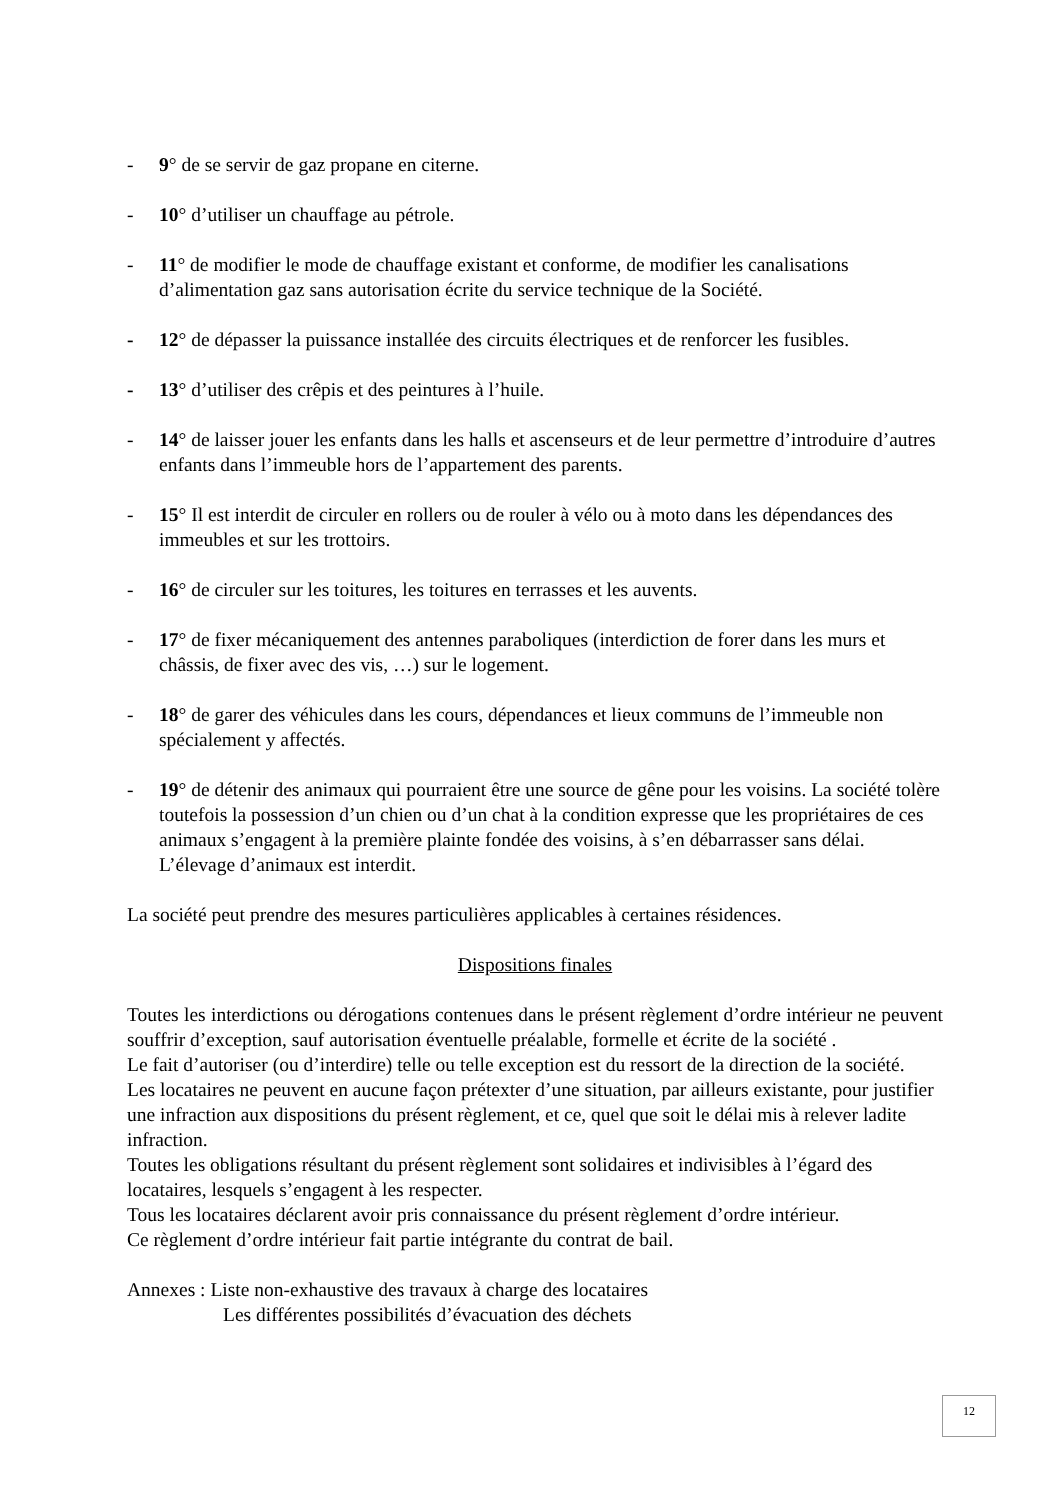- 9° de se servir de gaz propane en citerne.
- 10° d’utiliser un chauffage au pétrole.
- 11° de modifier le mode de chauffage existant et conforme, de modifier les canalisations d’alimentation gaz sans autorisation écrite du service technique de la Société.
- 12° de dépasser la puissance installée des circuits électriques et de renforcer les fusibles.
- 13° d’utiliser des crêpis et des peintures à l’huile.
- 14° de laisser jouer les enfants dans les halls et ascenseurs et de leur permettre d’introduire d’autres enfants dans l’immeuble hors de l’appartement des parents.
- 15° Il est interdit de circuler en rollers ou de rouler à vélo ou à moto dans les dépendances des immeubles et sur les trottoirs.
- 16° de circuler sur les toitures, les toitures en terrasses et les auvents.
- 17° de fixer mécaniquement des antennes paraboliques (interdiction de forer dans les murs et châssis, de fixer avec des vis, …) sur le logement.
- 18° de garer des véhicules dans les cours, dépendances et lieux communs de l’immeuble non spécialement y affectés.
- 19° de détenir des animaux qui pourraient être une source de gêne pour les voisins. La société tolère toutefois la possession d’un chien ou d’un chat à la condition expresse que les propriétaires de ces animaux s’engagent à la première plainte fondée des voisins, à s’en débarrasser sans délai. L’élevage d’animaux est interdit.
La société peut prendre des mesures particulières applicables à certaines résidences.
Dispositions finales
Toutes les interdictions ou dérogations contenues dans le présent règlement d’ordre intérieur ne peuvent souffrir d’exception, sauf autorisation éventuelle préalable, formelle et écrite de la société .
Le fait d’autoriser (ou d’interdire) telle ou telle exception est du ressort de la direction de la société.
Les locataires ne peuvent en aucune façon prétexter d’une situation, par ailleurs existante, pour justifier une infraction aux dispositions du présent règlement, et ce, quel que soit le délai mis à relever ladite infraction.
Toutes les obligations résultant du présent règlement sont solidaires et indivisibles à l’égard des locataires, lesquels s’engagent à les respecter.
Tous les locataires déclarent avoir pris connaissance du présent règlement d’ordre intérieur.
Ce règlement d’ordre intérieur fait partie intégrante du contrat de bail.
Annexes : Liste non-exhaustive des travaux à charge des locataires
Les différentes possibilités d’évacuation des déchets
12